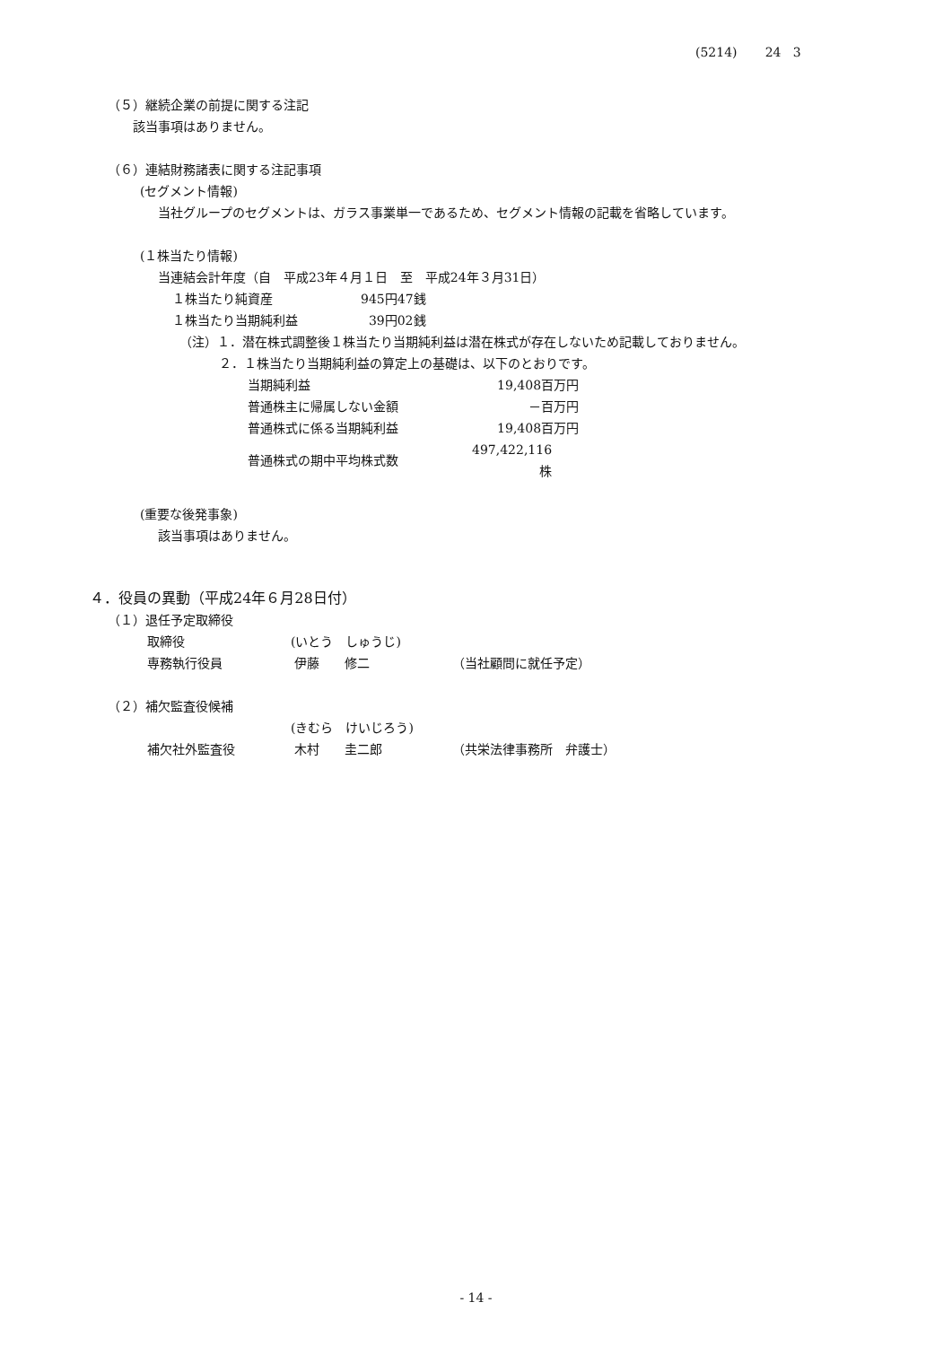(5214) 24 3
（５）継続企業の前提に関する注記
該当事項はありません。
（６）連結財務諸表に関する注記事項
(セグメント情報)
当社グループのセグメントは、ガラス事業単一であるため、セグメント情報の記載を省略しています。
(１株当たり情報)
当連結会計年度（自　平成23年４月１日　至　平成24年３月31日）
| １株当たり純資産 | 945円47銭 |
| １株当たり当期純利益 | 39円02銭 |
（注）１．潜在株式調整後１株当たり当期純利益は潜在株式が存在しないため記載しておりません。
２．１株当たり当期純利益の算定上の基礎は、以下のとおりです。
| 当期純利益 | 19,408百万円 |
| 普通株主に帰属しない金額 | －百万円 |
| 普通株式に係る当期純利益 | 19,408百万円 |
| 普通株式の期中平均株式数 | 497,422,116株 |
(重要な後発事象)
該当事項はありません。
４．役員の異動（平成24年６月28日付）
（１）退任予定取締役
| 取締役 | (いとう しゅうじ) | |
| 専務執行役員 | 伊藤 修二 | （当社顧問に就任予定） |
（２）補欠監査役候補
| | (きむら けいじろう) | |
| 補欠社外監査役 | 木村 圭二郎 | （共栄法律事務所 弁護士） |
- 14 -